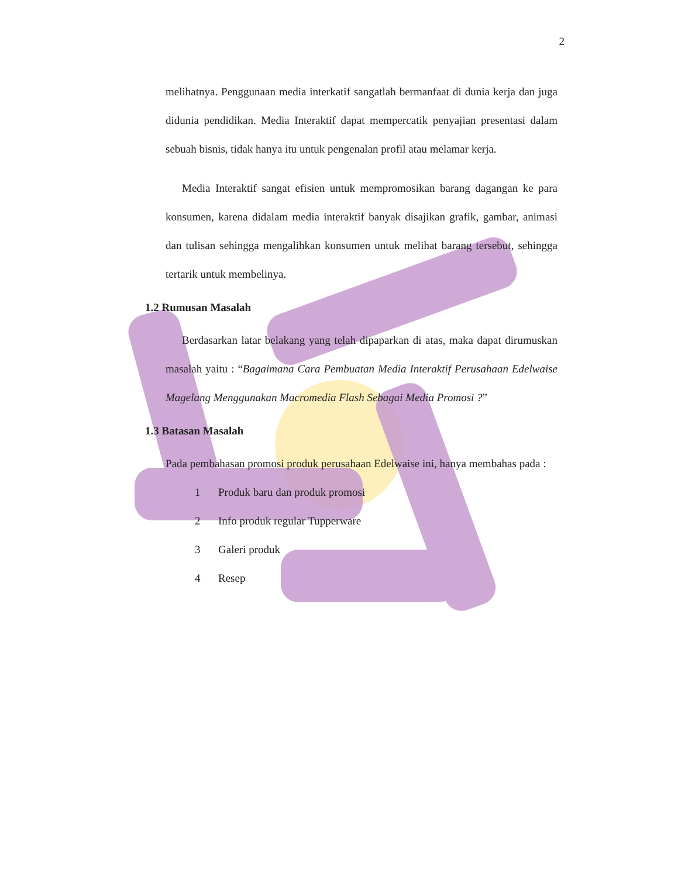2
melihatnya. Penggunaan media interkatif sangatlah bermanfaat di dunia kerja dan juga didunia pendidikan. Media Interaktif dapat mempercatik penyajian presentasi dalam sebuah bisnis, tidak hanya itu untuk pengenalan profil atau melamar kerja.
Media Interaktif sangat efisien untuk mempromosikan barang dagangan ke para konsumen, karena didalam media interaktif banyak disajikan grafik, gambar, animasi dan tulisan sehingga mengalihkan konsumen untuk melihat barang tersebut, sehingga tertarik untuk membelinya.
1.2 Rumusan Masalah
Berdasarkan latar belakang yang telah dipaparkan di atas, maka dapat dirumuskan masalah yaitu : “Bagaimana Cara Pembuatan Media Interaktif Perusahaan Edelwaise Magelang Menggunakan Macromedia Flash Sebagai Media Promosi ?”
1.3 Batasan Masalah
Pada pembahasan promosi produk perusahaan Edelwaise ini, hanya membahas pada :
1 Produk baru dan produk promosi
2 Info produk regular Tupperware
3 Galeri produk
4 Resep